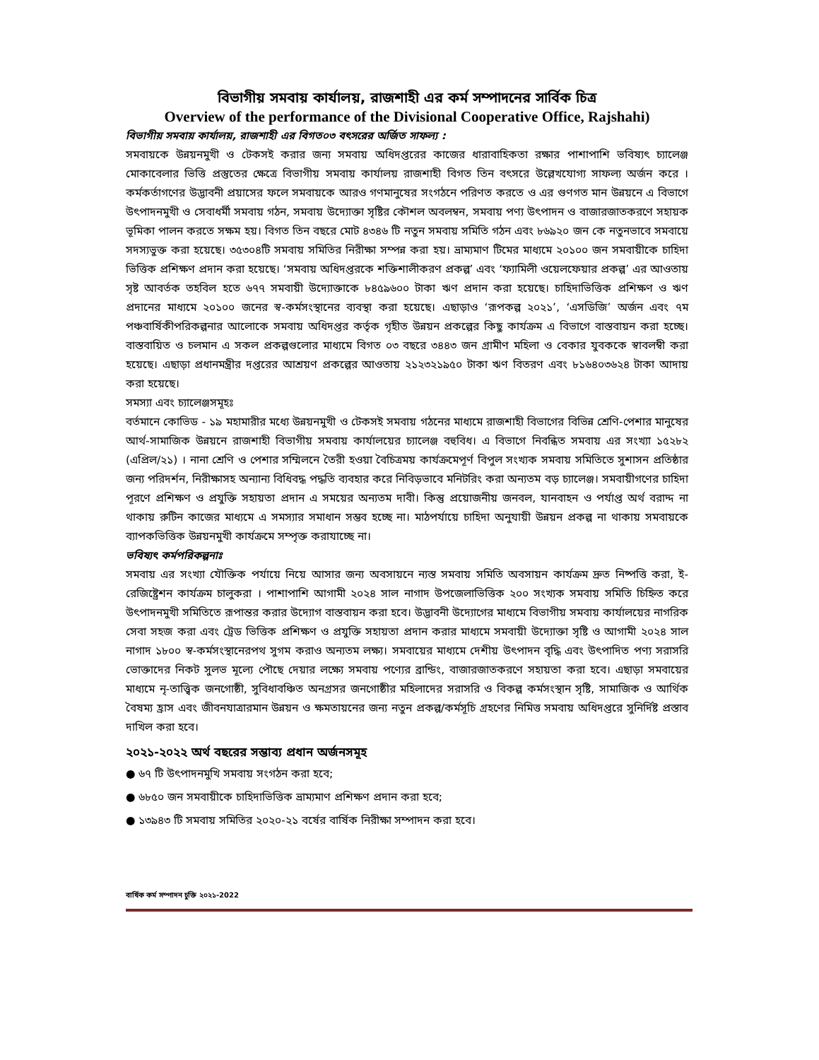বিভাগীয় সমবায় কার্যালয়, রাজশাহী এর কর্ম সম্পাদনের সার্বিক চিত্র
Overview of the performance of the Divisional Cooperative Office, Rajshahi)
বিভাগীয় সমবায় কার্যালয়, রাজশাহী এর বিগত০৩ বৎসরের অর্জিত সাফল্য :
সমবায়কে উন্নয়নমুখী ও টেকসই করার জন্য সমবায় অধিদপ্তরের কাজের ধারাবাহিকতা রক্ষার পাশাপাশি ভবিষ্যৎ চ্যালেঞ্জ মোকাবেলার ভিত্তি প্রস্তুতের ক্ষেত্রে বিভাগীয় সমবায় কার্যালয় রাজশাহী বিগত তিন বৎসরে উল্লেখযোগ্য সাফল্য অর্জন করে । কর্মকর্তাগণের উদ্ভাবনী প্রয়াসের ফলে সমবায়কে আরও গণমানুষের সংগঠনে পরিণত করতে ও এর গুণগত মান উন্নয়নে এ বিভাগে উৎপাদনমুখী ও সেবাধর্মী সমবায় গঠন, সমবায় উদ্যোক্তা সৃষ্টির কৌশল অবলম্বন, সমবায় পণ্য উৎপাদন ও বাজারজাতকরণে সহায়ক ভূমিকা পালন করতে সক্ষম হয়। বিগত তিন বছরে মোট ৪৩৪৬ টি নতুন সমবায় সমিতি গঠন এবং ৮৬৯২০ জন কে নতুনভাবে সমবায়ে সদস্যভুক্ত করা হয়েছে। ৩৫৩০৪টি সমবায় সমিতির নিরীক্ষা সম্পন্ন করা হয়। ভ্রাম্যমাণ টিমের মাধ্যমে ২০১০০ জন সমবায়ীকে চাহিদা ভিত্তিক প্রশিক্ষণ প্রদান করা হয়েছে। ‘সমবায় অধিদপ্তরকে শক্তিশালীকরণ প্রকল্প’ এবং ‘ফ্যামিলী ওয়েলফেয়ার প্রকল্প’ এর আওতায় সৃষ্ট আবর্তক তহবিল হতে ৬৭৭ সমবায়ী উদ্যোক্তাকে ৮৪৫৯৬০০ টাকা ঋণ প্রদান করা হয়েছে। চাহিদাভিত্তিক প্রশিক্ষণ ও ঋণ প্রদানের মাধ্যমে ২০১০০ জনের স্ব-কর্মসংস্থানের ব্যবস্থা করা হয়েছে। এছাড়াও ‘রূপকল্প ২০২১’, ‘এসডিজি’ অর্জন এবং ৭ম পঞ্চবার্ষিকীপরিকল্পনার আলোকে সমবায় অধিদপ্তর কর্তৃক গৃহীত উন্নয়ন প্রকল্পের কিছু কার্যক্রম এ বিভাগে বাস্তবায়ন করা হচ্ছে। বাস্তবায়িত ও চলমান এ সকল প্রকল্পগুলোর মাধ্যমে বিগত ০৩ বছরে ৩৪৪৩ জন গ্রামীণ মহিলা ও বেকার যুবককে স্বাবলম্বী করা হয়েছে। এছাড়া প্রধানমন্ত্রীর দপ্তরের আশ্রয়ণ প্রকল্পের আওতায় ২১২৩২১৯৫০ টাকা ঋণ বিতরণ এবং ৮১৬৪০৩৬২৪ টাকা আদায় করা হয়েছে।
সমস্যা এবং চ্যালেঞ্জসমূহঃ
বর্তমানে কোভিড - ১৯ মহামারীর মধ্যে উন্নয়নমুখী ও টেকসই সমবায় গঠনের মাধ্যমে রাজশাহী বিভাগের বিভিন্ন শ্রেণি-পেশার মানুষের আর্থ-সামাজিক উন্নয়নে রাজশাহী বিভাগীয় সমবায় কার্যালয়ের চ্যালেঞ্জ বহুবিধ। এ বিভাগে নিবন্ধিত সমবায় এর সংখ্যা ১৫২৮২ (এপ্রিল/২১) । নানা শ্রেণি ও পেশার সম্মিলনে তৈরী হওয়া বৈচিত্রময় কার্যক্রমেপূর্ণ বিপুল সংখ্যক সমবায় সমিতিতে সুশাসন প্রতিষ্ঠার জন্য পরিদর্শন, নিরীক্ষাসহ অন্যান্য বিধিবদ্ধ পদ্ধতি ব্যবহার করে নিবিড়ভাবে মনিটরিং করা অন্যতম বড় চ্যালেঞ্জ। সমবায়ীগণের চাহিদা পূরণে প্রশিক্ষণ ও প্রযুক্তি সহায়তা প্রদান এ সময়ের অন্যতম দাবী। কিন্তু প্রয়োজনীয় জনবল, যানবাহন ও পর্যাপ্ত অর্থ বরাদ্দ না থাকায় রুটিন কাজের মাধ্যমে এ সমস্যার সমাধান সম্ভব হচ্ছে না। মাঠপর্যায়ে চাহিদা অনুযায়ী উন্নয়ন প্রকল্প না থাকায় সমবায়কে ব্যাপকভিত্তিক উন্নয়নমুখী কার্যক্রমে সম্পৃক্ত করাযাচ্ছে না।
ভবিষ্যৎ কর্মপরিকল্পনাঃ
সমবায় এর সংখ্যা যৌক্তিক পর্যায়ে নিয়ে আসার জন্য অবসায়নে ন্যস্ত সমবায় সমিতি অবসায়ন কার্যক্রম দ্রুত নিষ্পত্তি করা, ই-রেজিষ্ট্রেশন কার্যক্রম চালুকরা । পাশাপাশি আগামী ২০২৪ সাল নাগাদ উপজেলাভিত্তিক ২০০ সংখ্যক সমবায় সমিতি চিহ্নিত করে উৎপাদনমুখী সমিতিতে রূপান্তর করার উদ্যোগ বাস্তবায়ন করা হবে। উদ্ভাবনী উদ্যোগের মাধ্যমে বিভাগীয় সমবায় কার্যালয়ের নাগরিক সেবা সহজ করা এবং ট্রেড ভিত্তিক প্রশিক্ষণ ও প্রযুক্তি সহায়তা প্রদান করার মাধ্যমে সমবায়ী উদ্যোক্তা সৃষ্টি ও আগামী ২০২৪ সাল নাগাদ ১৮০০ স্ব-কর্মসংস্থানেরপথ সুগম করাও অন্যতম লক্ষ্য। সমবায়ের মাধ্যমে দেশীয় উৎপাদন বৃদ্ধি এবং উৎপাদিত পণ্য সরাসরি ভোক্তাদের নিকট সুলভ মূল্যে পৌছে দেয়ার লক্ষ্যে সমবায় পণ্যের ব্রান্ডিং, বাজারজাতকরণে সহায়তা করা হবে। এছাড়া সমবায়ের মাধ্যমে নৃ-তাত্ত্বিক জনগোষ্ঠী, সুবিধাবঞ্চিত অনগ্রসর জনগোষ্ঠীর মহিলাদের সরাসরি ও বিকল্প কর্মসংস্থান সৃষ্টি, সামাজিক ও আর্থিক বৈষম্য হ্রাস এবং জীবনযাত্রারমান উন্নয়ন ও ক্ষমতায়নের জন্য নতুন প্রকল্প/কর্মসূচি গ্রহণের নিমিত্ত সমবায় অধিদপ্তরে সুনির্দিষ্ট প্রস্তাব দাখিল করা হবে।
২০২১-২০২২ অর্থ বছরের সম্ভাব্য প্রধান অর্জনসমূহ
● ৬৭ টি উৎপাদনমুখি সমবায় সংগঠন করা হবে;
● ৬৮৫০ জন সমবায়ীকে চাহিদাভিত্তিক ভ্রাম্যমাণ প্রশিক্ষণ প্রদান করা হবে;
● ১৩৯৪৩ টি সমবায় সমিতির ২০২০-২১ বর্ষের বার্ষিক নিরীক্ষা সম্পাদন করা হবে।
বার্ষিক কর্ম সম্পাদন চুক্তি ২০২১-2022